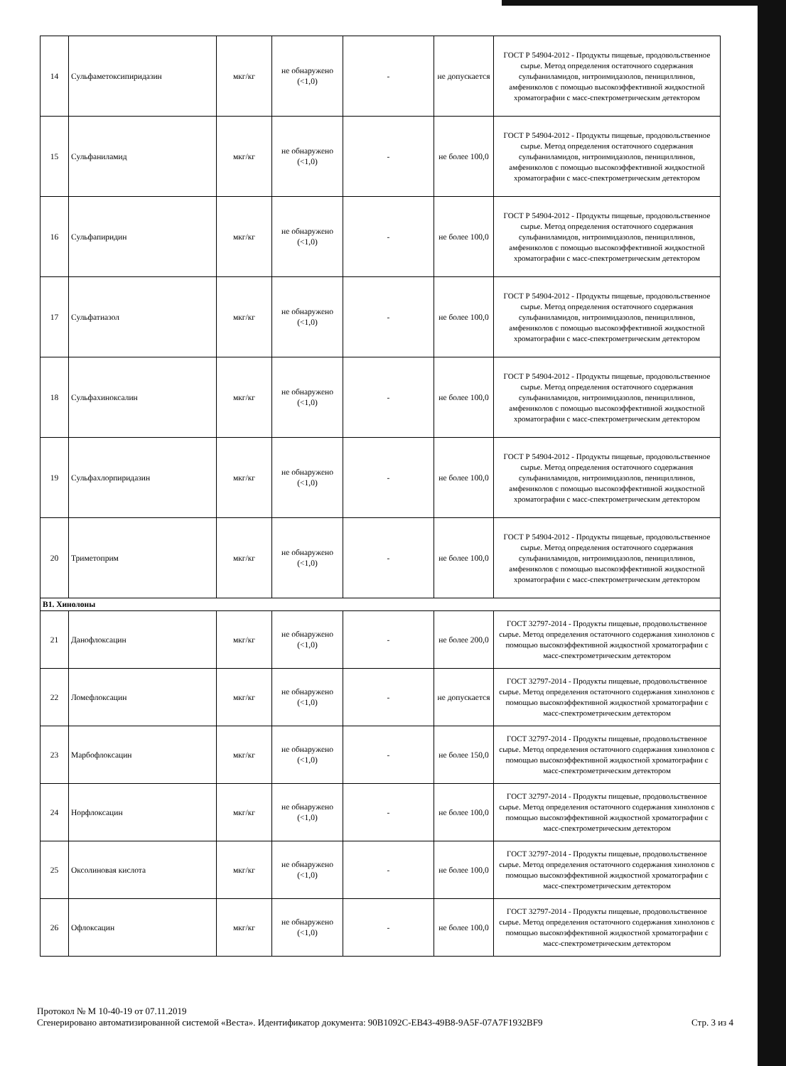| 14 | Сульфаметоксипиридазин | мкг/кг | не обнаружено (<1,0) | - | не допускается | ГОСТ Р 54904-2012 - Продукты пищевые, продовольственное сырье. Метод определения остаточного содержания сульфаниламидов, нитроимидазолов, пенициллинов, амфениколов с помощью высокоэффективной жидкостной хроматографии с масс-спектрометрическим детектором |
| 15 | Сульфаниламид | мкг/кг | не обнаружено (<1,0) | - | не более 100,0 | ГОСТ Р 54904-2012 - Продукты пищевые, продовольственное сырье. Метод определения остаточного содержания сульфаниламидов, нитроимидазолов, пенициллинов, амфениколов с помощью высокоэффективной жидкостной хроматографии с масс-спектрометрическим детектором |
| 16 | Сульфапиридин | мкг/кг | не обнаружено (<1,0) | - | не более 100,0 | ГОСТ Р 54904-2012 - Продукты пищевые, продовольственное сырье. Метод определения остаточного содержания сульфаниламидов, нитроимидазолов, пенициллинов, амфениколов с помощью высокоэффективной жидкостной хроматографии с масс-спектрометрическим детектором |
| 17 | Сульфатиазол | мкг/кг | не обнаружено (<1,0) | - | не более 100,0 | ГОСТ Р 54904-2012 - Продукты пищевые, продовольственное сырье. Метод определения остаточного содержания сульфаниламидов, нитроимидазолов, пенициллинов, амфениколов с помощью высокоэффективной жидкостной хроматографии с масс-спектрометрическим детектором |
| 18 | Сульфахиноксалин | мкг/кг | не обнаружено (<1,0) | - | не более 100,0 | ГОСТ Р 54904-2012 - Продукты пищевые, продовольственное сырье. Метод определения остаточного содержания сульфаниламидов, нитроимидазолов, пенициллинов, амфениколов с помощью высокоэффективной жидкостной хроматографии с масс-спектрометрическим детектором |
| 19 | Сульфахлорпиридазин | мкг/кг | не обнаружено (<1,0) | - | не более 100,0 | ГОСТ Р 54904-2012 - Продукты пищевые, продовольственное сырье. Метод определения остаточного содержания сульфаниламидов, нитроимидазолов, пенициллинов, амфениколов с помощью высокоэффективной жидкостной хроматографии с масс-спектрометрическим детектором |
| 20 | Триметоприм | мкг/кг | не обнаружено (<1,0) | - | не более 100,0 | ГОСТ Р 54904-2012 - Продукты пищевые, продовольственное сырье. Метод определения остаточного содержания сульфаниламидов, нитроимидазолов, пенициллинов, амфениколов с помощью высокоэффективной жидкостной хроматографии с масс-спектрометрическим детектором |
| В1. Хинолоны | | | | | | |
| 21 | Данофлоксацин | мкг/кг | не обнаружено (<1,0) | - | не более 200,0 | ГОСТ 32797-2014 - Продукты пищевые, продовольственное сырье. Метод определения остаточного содержания хинолонов с помощью высокоэффективной жидкостной хроматографии с масс-спектрометрическим детектором |
| 22 | Ломефлоксацин | мкг/кг | не обнаружено (<1,0) | - | не допускается | ГОСТ 32797-2014 - Продукты пищевые, продовольственное сырье. Метод определения остаточного содержания хинолонов с помощью высокоэффективной жидкостной хроматографии с масс-спектрометрическим детектором |
| 23 | Марбофлоксацин | мкг/кг | не обнаружено (<1,0) | - | не более 150,0 | ГОСТ 32797-2014 - Продукты пищевые, продовольственное сырье. Метод определения остаточного содержания хинолонов с помощью высокоэффективной жидкостной хроматографии с масс-спектрометрическим детектором |
| 24 | Норфлоксацин | мкг/кг | не обнаружено (<1,0) | - | не более 100,0 | ГОСТ 32797-2014 - Продукты пищевые, продовольственное сырье. Метод определения остаточного содержания хинолонов с помощью высокоэффективной жидкостной хроматографии с масс-спектрометрическим детектором |
| 25 | Оксолиновая кислота | мкг/кг | не обнаружено (<1,0) | - | не более 100,0 | ГОСТ 32797-2014 - Продукты пищевые, продовольственное сырье. Метод определения остаточного содержания хинолонов с помощью высокоэффективной жидкостной хроматографии с масс-спектрометрическим детектором |
| 26 | Офлоксацин | мкг/кг | не обнаружено (<1,0) | - | не более 100,0 | ГОСТ 32797-2014 - Продукты пищевые, продовольственное сырье. Метод определения остаточного содержания хинолонов с помощью высокоэффективной жидкостной хроматографии с масс-спектрометрическим детектором |
Протокол № М 10-40-19 от 07.11.2019
Сгенерировано автоматизированной системой «Веста». Идентификатор документа: 90B1092C-EB43-49B8-9A5F-07A7F1932BF9 Стр. 3 из 4